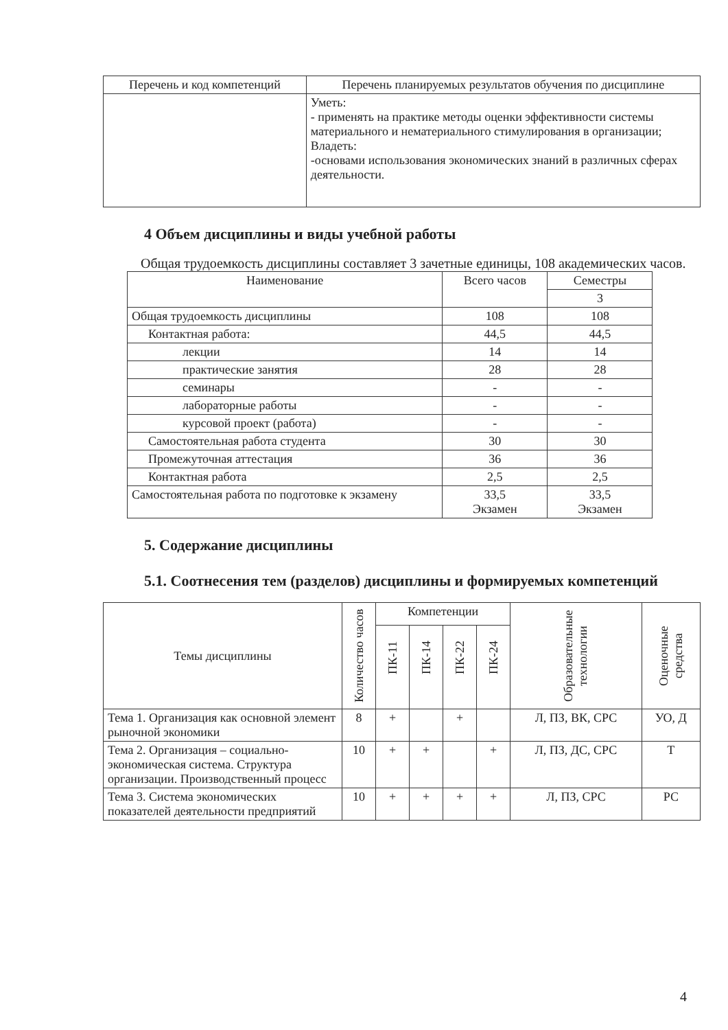| Перечень и код компетенций | Перечень планируемых результатов обучения по дисциплине |
| --- | --- |
| | Уметь: - применять на практике методы оценки эффективности системы материального и нематериального стимулирования в организации; Владеть: -основами использования экономических знаний в различных сферах деятельности. |
4 Объем дисциплины и виды учебной работы
Общая трудоемкость дисциплины составляет 3 зачетные единицы, 108 академических часов.
| Наименование | Всего часов | Семестры |
| --- | --- | --- |
| | | 3 |
| Общая трудоемкость дисциплины | 108 | 108 |
| Контактная работа: | 44,5 | 44,5 |
| лекции | 14 | 14 |
| практические занятия | 28 | 28 |
| семинары | - | - |
| лабораторные работы | - | - |
| курсовой проект (работа) | - | - |
| Самостоятельная работа студента | 30 | 30 |
| Промежуточная аттестация | 36 | 36 |
| Контактная работа | 2,5 | 2,5 |
| Самостоятельная работа по подготовке к экзамену | 33,5 Экзамен | 33,5 Экзамен |
5. Содержание дисциплины
5.1. Соотнесения тем (разделов) дисциплины и формируемых компетенций
| Темы дисциплины | Количество часов | Компетенции | | | | Образовательные технологии | Оценочные средства |
| --- | --- | --- | --- | --- | --- | --- | --- |
| | | ПК-11 | ПК-14 | ПК-22 | ПК-24 | | |
| Тема 1. Организация как основной элемент рыночной экономики | 8 | + | | + | | Л, ПЗ, ВК, СРС | УО, Д |
| Тема 2. Организация – социально-экономическая система. Структура организации. Производственный процесс | 10 | + | + | | + | Л, ПЗ, ДС, СРС | Т |
| Тема 3. Система экономических показателей деятельности предприятий | 10 | + | + | + | + | Л, ПЗ, СРС | РС |
4